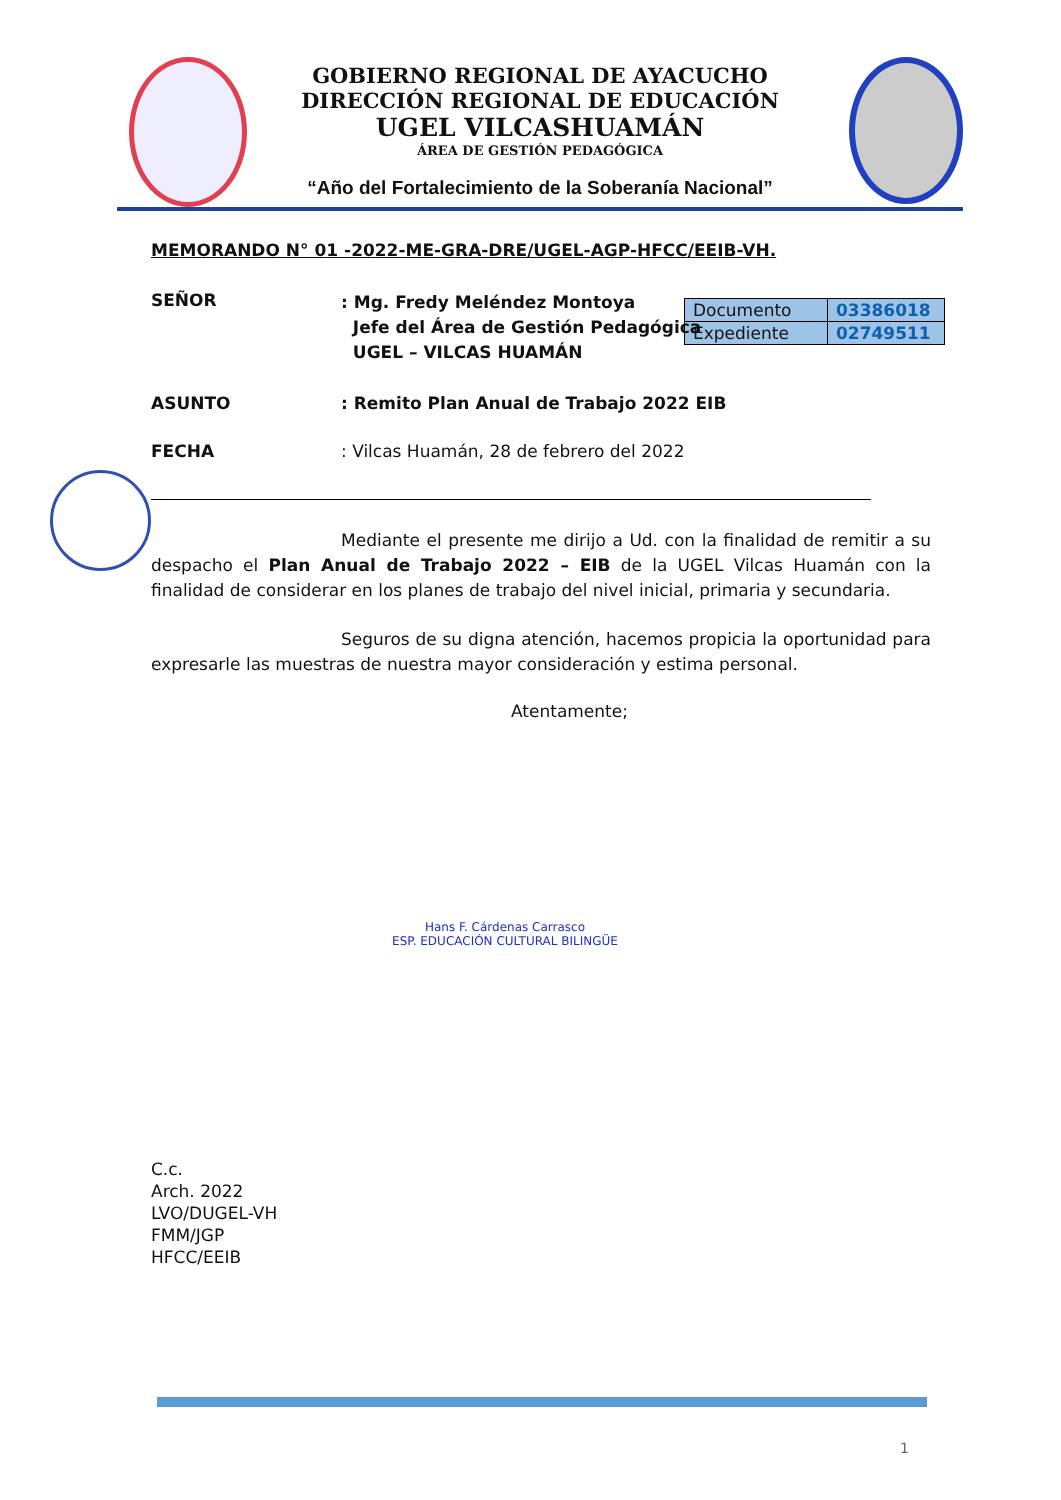GOBIERNO REGIONAL DE AYACUCHO
DIRECCIÓN REGIONAL DE EDUCACIÓN
UGEL VILCASHUAMÁN
ÁREA DE GESTIÓN PEDAGÓGICA
“Año del Fortalecimiento de la Soberanía Nacional”
| Documento | 03386018 |
| Expediente | 02749511 |
MEMORANDO N° 01 -2022-ME-GRA-DRE/UGEL-AGP-HFCC/EEIB-VH.
SEÑOR
: Mg. Fredy Meléndez Montoya
Jefe del Área de Gestión Pedagógica
UGEL – VILCAS HUAMÁN
ASUNTO : Remito Plan Anual de Trabajo 2022 EIB
FECHA : Vilcas Huamán, 28 de febrero del 2022
Mediante el presente me dirijo a Ud. con la finalidad de remitir a su despacho el Plan Anual de Trabajo 2022 – EIB de la UGEL Vilcas Huamán con la finalidad de considerar en los planes de trabajo del nivel inicial, primaria y secundaria.
Seguros de su digna atención, hacemos propicia la oportunidad para expresarle las muestras de nuestra mayor consideración y estima personal.
Atentamente;
Hans F. Cárdenas Carrasco
ESP. EDUCACIÓN CULTURAL BILINGÜE
C.c.
Arch. 2022
LVO/DUGEL-VH
FMM/JGP
HFCC/EEIB
1